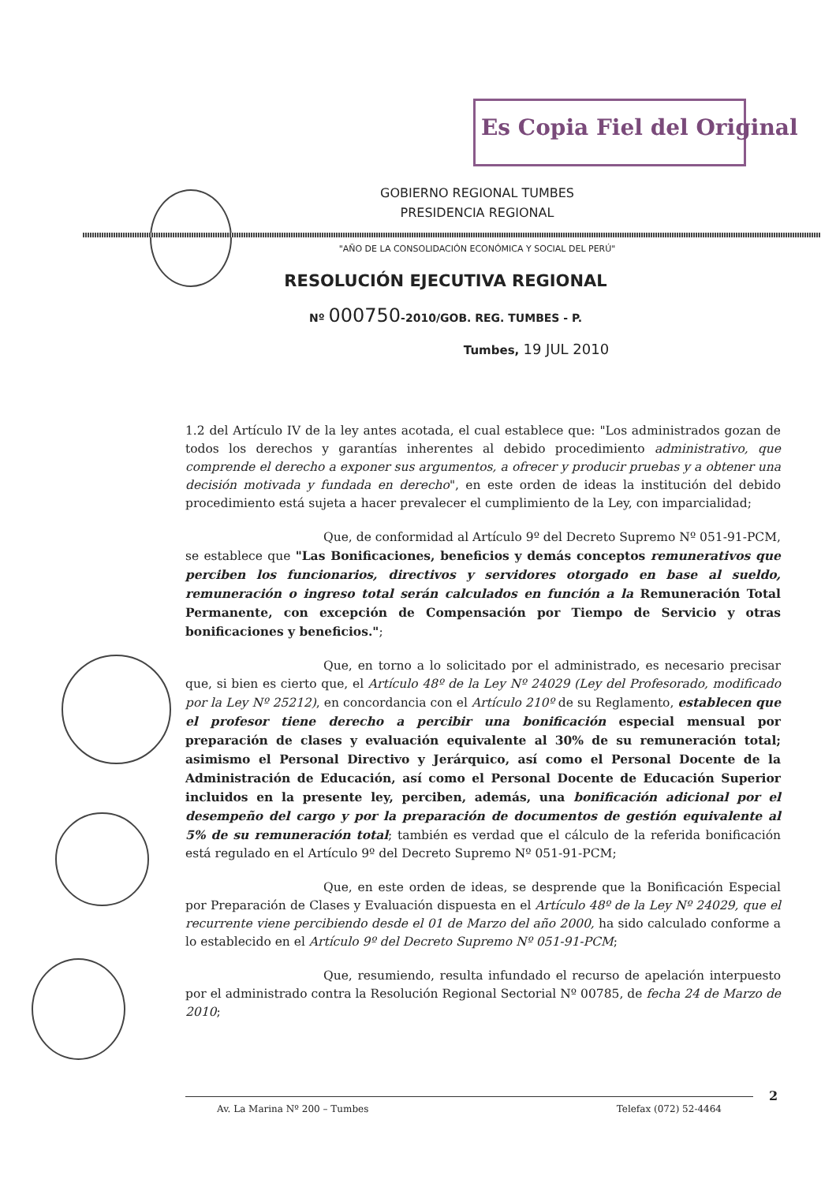Es Copia Fiel del Original
GOBIERNO REGIONAL TUMBES
PRESIDENCIA REGIONAL
"AÑO DE LA CONSOLIDACIÓN ECONÓMICA Y SOCIAL DEL PERÚ"
RESOLUCIÓN EJECUTIVA REGIONAL
Nº 000750-2010/GOB. REG. TUMBES - P.
Tumbes, 19 JUL 2010
1.2 del Artículo IV de la ley antes acotada, el cual establece que: "Los administrados gozan de todos los derechos y garantías inherentes al debido procedimiento administrativo, que comprende el derecho a exponer sus argumentos, a ofrecer y producir pruebas y a obtener una decisión motivada y fundada en derecho", en este orden de ideas la institución del debido procedimiento está sujeta a hacer prevalecer el cumplimiento de la Ley, con imparcialidad;
Que, de conformidad al Artículo 9º del Decreto Supremo Nº 051-91-PCM, se establece que "Las Bonificaciones, beneficios y demás conceptos remunerativos que perciben los funcionarios, directivos y servidores otorgado en base al sueldo, remuneración o ingreso total serán calculados en función a la Remuneración Total Permanente, con excepción de Compensación por Tiempo de Servicio y otras bonificaciones y beneficios.";
Que, en torno a lo solicitado por el administrado, es necesario precisar que, si bien es cierto que, el Artículo 48º de la Ley Nº 24029 (Ley del Profesorado, modificado por la Ley Nº 25212), en concordancia con el Artículo 210º de su Reglamento, establecen que el profesor tiene derecho a percibir una bonificación especial mensual por preparación de clases y evaluación equivalente al 30% de su remuneración total; asimismo el Personal Directivo y Jerárquico, así como el Personal Docente de la Administración de Educación, así como el Personal Docente de Educación Superior incluidos en la presente ley, perciben, además, una bonificación adicional por el desempeño del cargo y por la preparación de documentos de gestión equivalente al 5% de su remuneración total; también es verdad que el cálculo de la referida bonificación está regulado en el Artículo 9º del Decreto Supremo Nº 051-91-PCM;
Que, en este orden de ideas, se desprende que la Bonificación Especial por Preparación de Clases y Evaluación dispuesta en el Artículo 48º de la Ley Nº 24029, que el recurrente viene percibiendo desde el 01 de Marzo del año 2000, ha sido calculado conforme a lo establecido en el Artículo 9º del Decreto Supremo Nº 051-91-PCM;
Que, resumiendo, resulta infundado el recurso de apelación interpuesto por el administrado contra la Resolución Regional Sectorial Nº 00785, de fecha 24 de Marzo de 2010;
2
Av. La Marina Nº 200 – Tumbes Telefax (072) 52-4464